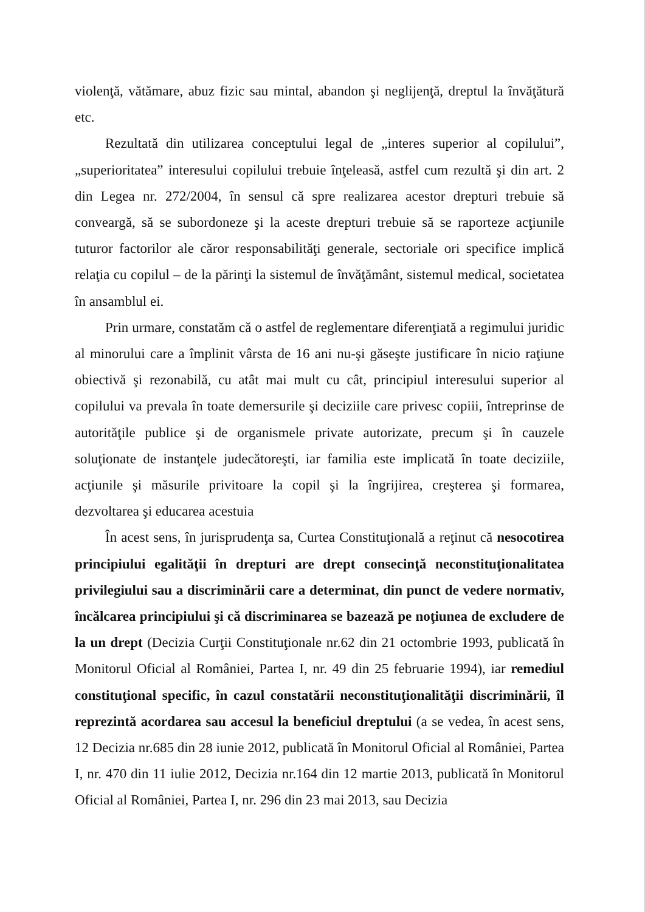violenţă, vătămare, abuz fizic sau mintal, abandon şi neglijenţă, dreptul la învăţătură etc.
Rezultată din utilizarea conceptului legal de „interes superior al copilului”, „superioritatea” interesului copilului trebuie înţeleasă, astfel cum rezultă şi din art. 2 din Legea nr. 272/2004, în sensul că spre realizarea acestor drepturi trebuie să conveargă, să se subordoneze şi la aceste drepturi trebuie să se raporteze acţiunile tuturor factorilor ale căror responsabilităţi generale, sectoriale ori specifice implică relaţia cu copilul – de la părinţi la sistemul de învăţământ, sistemul medical, societatea în ansamblul ei.
Prin urmare, constatăm că o astfel de reglementare diferenţiată a regimului juridic al minorului care a împlinit vârsta de 16 ani nu-şi găseşte justificare în nicio raţiune obiectivă şi rezonabilă, cu atât mai mult cu cât, principiul interesului superior al copilului va prevala în toate demersurile şi deciziile care privesc copiii, întreprinse de autorităţile publice şi de organismele private autorizate, precum şi în cauzele soluţionate de instanţele judecătoreşti, iar familia este implicată în toate deciziile, acţiunile şi măsurile privitoare la copil şi la îngrijirea, creşterea şi formarea, dezvoltarea şi educarea acestuia
În acest sens, în jurisprudenţa sa, Curtea Constituţională a reţinut că nesocotirea principiului egalităţii în drepturi are drept consecinţă neconstituţionalitatea privilegiului sau a discriminării care a determinat, din punct de vedere normativ, încălcarea principiului şi că discriminarea se bazează pe noţiunea de excludere de la un drept (Decizia Curţii Constituţionale nr.62 din 21 octombrie 1993, publicată în Monitorul Oficial al României, Partea I, nr. 49 din 25 februarie 1994), iar remediul constituţional specific, în cazul constatării neconstituţionalităţii discriminării, îl reprezintă acordarea sau accesul la beneficiul dreptului (a se vedea, în acest sens, 12 Decizia nr.685 din 28 iunie 2012, publicată în Monitorul Oficial al României, Partea I, nr. 470 din 11 iulie 2012, Decizia nr.164 din 12 martie 2013, publicată în Monitorul Oficial al României, Partea I, nr. 296 din 23 mai 2013, sau Decizia